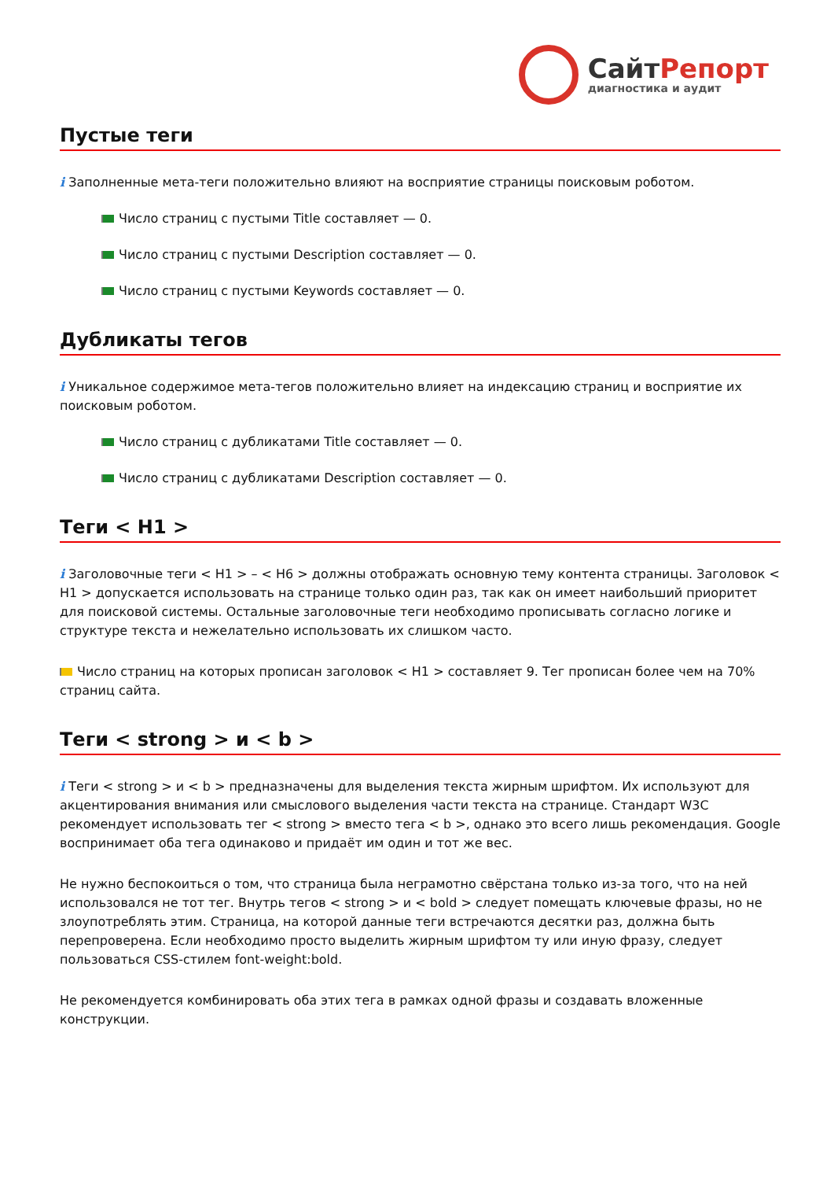СайтРепорт
диагностика и аудит
Пустые теги
i Заполненные мета-теги положительно влияют на восприятие страницы поисковым роботом.
Число страниц с пустыми Title составляет — 0.
Число страниц с пустыми Description составляет — 0.
Число страниц с пустыми Keywords составляет — 0.
Дубликаты тегов
i Уникальное содержимое мета-тегов положительно влияет на индексацию страниц и восприятие их поисковым роботом.
Число страниц с дубликатами Title составляет — 0.
Число страниц с дубликатами Description составляет — 0.
Теги < H1 >
i Заголовочные теги < H1 > – < H6 > должны отображать основную тему контента страницы. Заголовок < H1 > допускается использовать на странице только один раз, так как он имеет наибольший приоритет для поисковой системы. Остальные заголовочные теги необходимо прописывать согласно логике и структуре текста и нежелательно использовать их слишком часто.
Число страниц на которых прописан заголовок < H1 > составляет 9. Тег прописан более чем на 70% страниц сайта.
Теги < strong > и < b >
i Теги < strong > и < b > предназначены для выделения текста жирным шрифтом. Их используют для акцентирования внимания или смыслового выделения части текста на странице. Стандарт W3C рекомендует использовать тег < strong > вместо тега < b >, однако это всего лишь рекомендация. Google воспринимает оба тега одинаково и придаёт им один и тот же вес.
Не нужно беспокоиться о том, что страница была неграмотно свёрстана только из-за того, что на ней использовался не тот тег. Внутрь тегов < strong > и < bold > следует помещать ключевые фразы, но не злоупотреблять этим. Страница, на которой данные теги встречаются десятки раз, должна быть перепроверена. Если необходимо просто выделить жирным шрифтом ту или иную фразу, следует пользоваться CSS-стилем font-weight:bold.
Не рекомендуется комбинировать оба этих тега в рамках одной фразы и создавать вложенные конструкции.